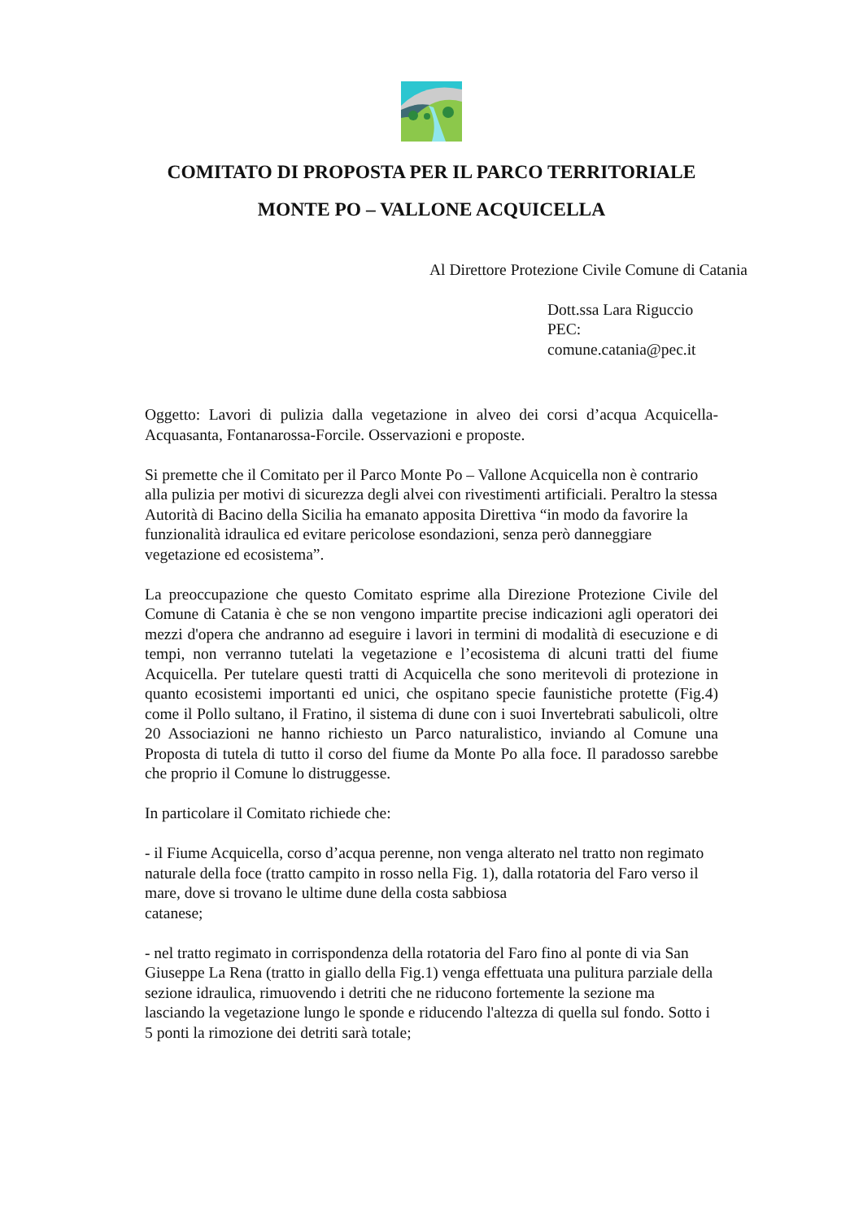COMITATO DI PROPOSTA PER IL PARCO TERRITORIALE
MONTE PO – VALLONE ACQUICELLA
Al Direttore Protezione Civile Comune di Catania
Dott.ssa Lara Riguccio
PEC: comune.catania@pec.it
Oggetto: Lavori di pulizia dalla vegetazione in alveo dei corsi d’acqua Acquicella-Acquasanta, Fontanarossa-Forcile. Osservazioni e proposte.
Si premette che il Comitato per il Parco Monte Po – Vallone Acquicella non è contrario alla pulizia per motivi di sicurezza degli alvei con rivestimenti artificiali. Peraltro la stessa Autorità di Bacino della Sicilia ha emanato apposita Direttiva “in modo da favorire la funzionalità idraulica ed evitare pericolose esondazioni, senza però danneggiare vegetazione ed ecosistema”.
La preoccupazione che questo Comitato esprime alla Direzione Protezione Civile del Comune di Catania è che se non vengono impartite precise indicazioni agli operatori dei mezzi d'opera che andranno ad eseguire i lavori in termini di modalità di esecuzione e di tempi, non verranno tutelati la vegetazione e l’ecosistema di alcuni tratti del fiume Acquicella. Per tutelare questi tratti di Acquicella che sono meritevoli di protezione in quanto ecosistemi importanti ed unici, che ospitano specie faunistiche protette (Fig.4) come il Pollo sultano, il Fratino, il sistema di dune con i suoi Invertebrati sabulicoli, oltre 20 Associazioni ne hanno richiesto un Parco naturalistico, inviando al Comune una Proposta di tutela di tutto il corso del fiume da Monte Po alla foce. Il paradosso sarebbe che proprio il Comune lo distruggesse.
In particolare il Comitato richiede che:
- il Fiume Acquicella, corso d’acqua perenne, non venga alterato nel tratto non regimato naturale della foce (tratto campito in rosso nella Fig. 1), dalla rotatoria del Faro verso il mare, dove si trovano le ultime dune della costa sabbiosa
catanese;
- nel tratto regimato in corrispondenza della rotatoria del Faro fino al ponte di via San Giuseppe La Rena (tratto in giallo della Fig.1) venga effettuata una pulitura parziale della sezione idraulica, rimuovendo i detriti che ne riducono fortemente la sezione ma lasciando la vegetazione lungo le sponde e riducendo l'altezza di quella sul fondo. Sotto i 5 ponti la rimozione dei detriti sarà totale;